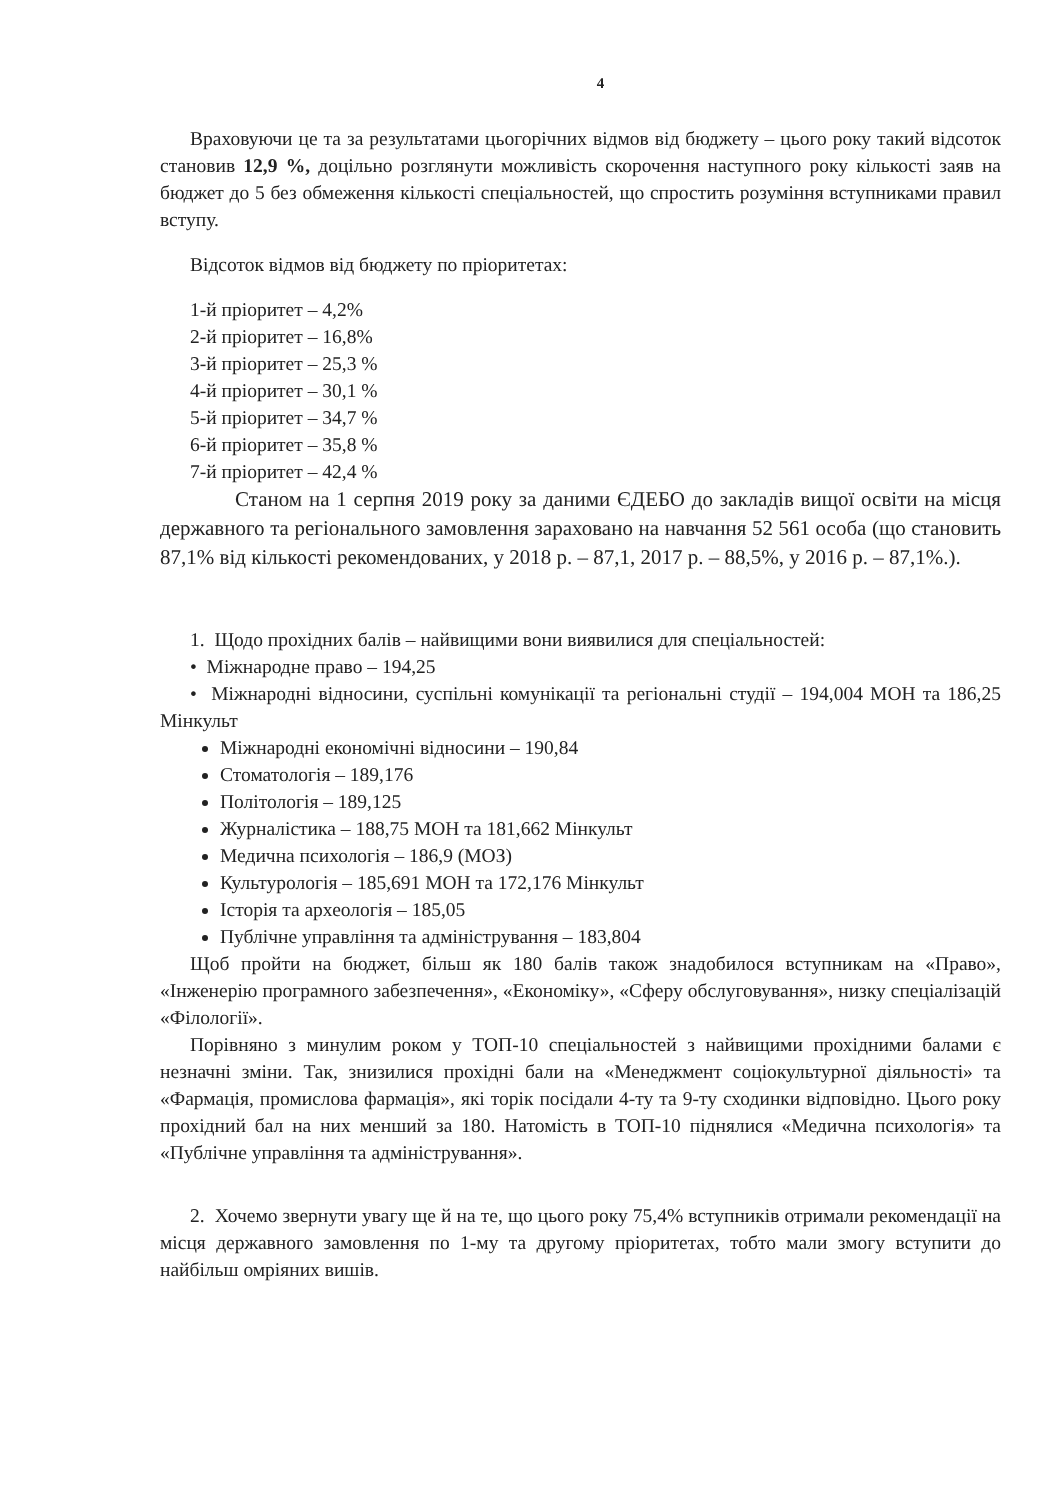4
Враховуючи це та за результатами цьогорічних відмов від бюджету – цього року такий відсоток становив 12,9 %, доцільно розглянути можливість скорочення наступного року кількості заяв на бюджет до 5 без обмеження кількості спеціальностей, що спростить розуміння вступниками правил вступу.
Відсоток відмов від бюджету по пріоритетах:
1-й пріоритет – 4,2%
2-й пріоритет – 16,8%
3-й пріоритет – 25,3 %
4-й пріоритет – 30,1 %
5-й пріоритет – 34,7 %
6-й пріоритет – 35,8 %
7-й пріоритет – 42,4 %
Станом на 1 серпня 2019 року за даними ЄДЕБО до закладів вищої освіти на місця державного та регіонального замовлення зараховано на навчання 52 561 особа (що становить 87,1% від кількості рекомендованих, у 2018 р. – 87,1, 2017 р. – 88,5%, у 2016 р. – 87,1%.).
1. Щодо прохідних балів – найвищими вони виявилися для спеціальностей:
• Міжнародне право – 194,25
• Міжнародні відносини, суспільні комунікації та регіональні студії – 194,004 МОН та 186,25 Мінкульт
Міжнародні економічні відносини – 190,84
Стоматологія – 189,176
Політологія – 189,125
Журналістика – 188,75 МОН та 181,662 Мінкульт
Медична психологія – 186,9 (МОЗ)
Культурологія – 185,691 МОН та 172,176 Мінкульт
Історія та археологія – 185,05
Публічне управління та адміністрування – 183,804
Щоб пройти на бюджет, більш як 180 балів також знадобилося вступникам на «Право», «Інженерію програмного забезпечення», «Економіку», «Сферу обслуговування», низку спеціалізацій «Філології».
Порівняно з минулим роком у ТОП-10 спеціальностей з найвищими прохідними балами є незначні зміни. Так, знизилися прохідні бали на «Менеджмент соціокультурної діяльності» та «Фармація, промислова фармація», які торік посідали 4-ту та 9-ту сходинки відповідно. Цього року прохідний бал на них менший за 180. Натомість в ТОП-10 піднялися «Медична психологія» та «Публічне управління та адміністрування».
2. Хочемо звернути увагу ще й на те, що цього року 75,4% вступників отримали рекомендації на місця державного замовлення по 1-му та другому пріоритетах, тобто мали змогу вступити до найбільш омріяних вишів.